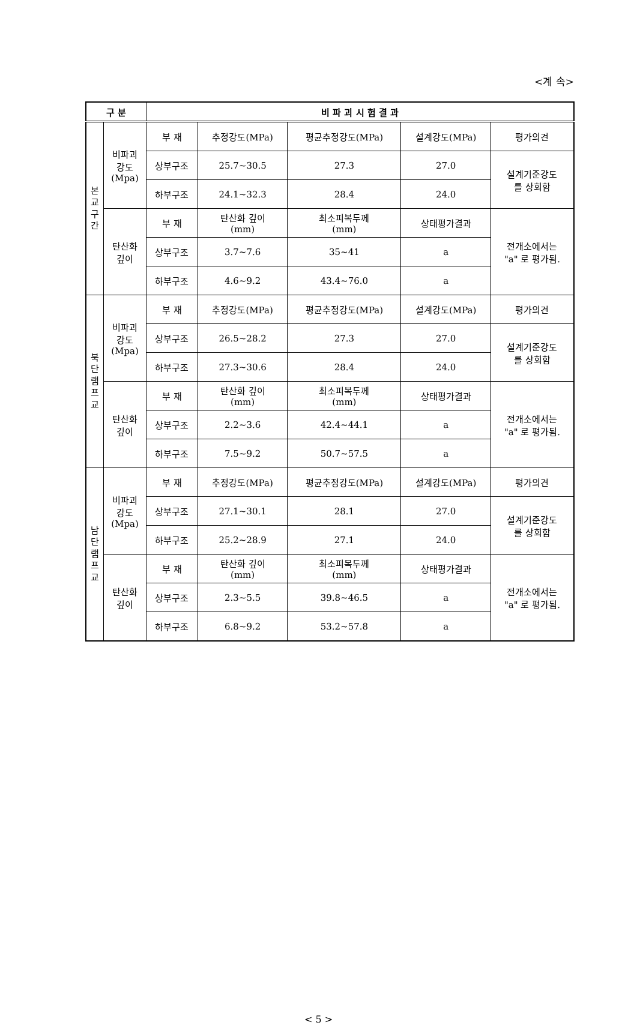<계 속>
| 구 분 | | 비 파 괴 시 험 결 과 | | | | |
| --- | --- | --- | --- | --- | --- | --- |
| 본 교 구 간 | 비파괴 강도 (Mpa) | 부 재 | 추정강도(MPa) | 평균추정강도(MPa) | 설계강도(MPa) | 평가의견 |
| | | 상부구조 | 25.7~30.5 | 27.3 | 27.0 | 설계기준강도 를 상회함 |
| | | 하부구조 | 24.1~32.3 | 28.4 | 24.0 | |
| | 탄산화 깊이 | 부 재 | 탄산화 깊이 (mm) | 최소피복두께 (mm) | 상태평가결과 | 전개소에서는 "a" 로 평가됨. |
| | | 상부구조 | 3.7~7.6 | 35~41 | a | |
| | | 하부구조 | 4.6~9.2 | 43.4~76.0 | a | |
| 북 단 램 프 교 | 비파괴 강도 (Mpa) | 부 재 | 추정강도(MPa) | 평균추정강도(MPa) | 설계강도(MPa) | 평가의견 |
| | | 상부구조 | 26.5~28.2 | 27.3 | 27.0 | 설계기준강도 를 상회함 |
| | | 하부구조 | 27.3~30.6 | 28.4 | 24.0 | |
| | 탄산화 깊이 | 부 재 | 탄산화 깊이 (mm) | 최소피복두께 (mm) | 상태평가결과 | 전개소에서는 "a" 로 평가됨. |
| | | 상부구조 | 2.2~3.6 | 42.4~44.1 | a | |
| | | 하부구조 | 7.5~9.2 | 50.7~57.5 | a | |
| 남 단 램 프 교 | 비파괴 강도 (Mpa) | 부 재 | 추정강도(MPa) | 평균추정강도(MPa) | 설계강도(MPa) | 평가의견 |
| | | 상부구조 | 27.1~30.1 | 28.1 | 27.0 | 설계기준강도 를 상회함 |
| | | 하부구조 | 25.2~28.9 | 27.1 | 24.0 | |
| | 탄산화 깊이 | 부 재 | 탄산화 깊이 (mm) | 최소피복두께 (mm) | 상태평가결과 | 전개소에서는 "a" 로 평가됨. |
| | | 상부구조 | 2.3~5.5 | 39.8~46.5 | a | |
| | | 하부구조 | 6.8~9.2 | 53.2~57.8 | a | |
< 5 >